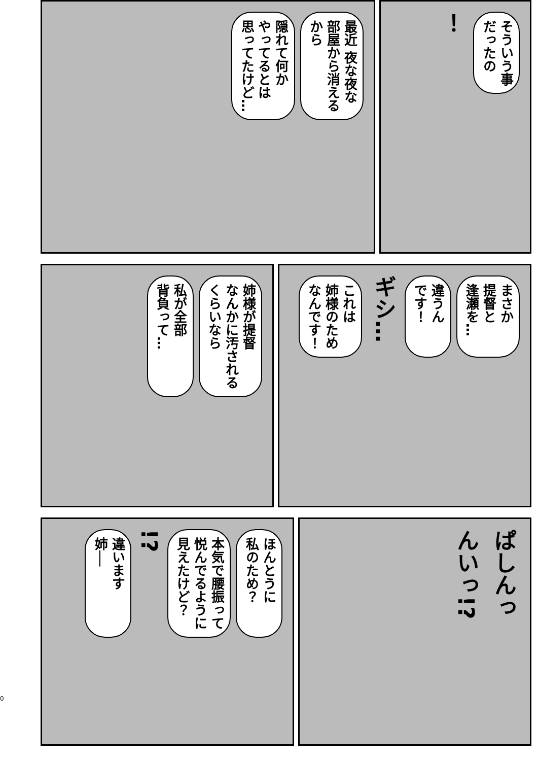最近 夜な夜な
部屋から消える
から
隠れて何か
やってるとは
思ってたけど…
そういう事
だったの
！
姉様が提督
なんかに汚される
くらいなら
私が全部
背負って…
まさか
提督と
逢瀬を…
違うん
です！
ギシ…
これは
姉様のため
なんです！
ほんとうに
私のため？
本気で腰振って
悦んでるように
見えたけど？
!?
違います
姉──
ぱしんっ
んいっ!?
0